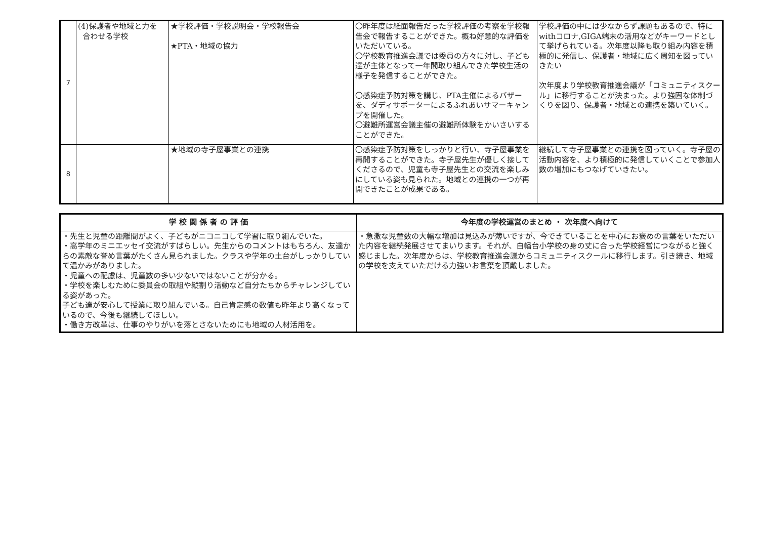| 7 | (4)保護者や地域と力を 合わせる学校 | ★学校評価・学校説明会・学校報告会 ★PTA・地域の協力 | 〇昨年度は紙面報告だった学校評価の考察を学校報告会で報告することができた。概ね好意的な評価をいただいている。 〇学校教育推進会議では委員の方々に対し、子ども達が主体となって一年間取り組んできた学校生活の様子を発信することができた。 〇感染症予防対策を講じ、PTA主催によるバザーを、ダディサポーターによるふれあいサマーキャンプを開催した。 〇避難所運営会議主催の避難所体験をかいさいすることができた。 | 学校評価の中には少なからず課題もあるので、特にwithコロナ,GIGA端末の活用などがキーワードとして挙げられている。次年度以降も取り組み内容を積極的に発信し、保護者・地域に広く周知を図っていきたい 次年度より学校教育推進会議が「コミュニティスクール」に移行することが決まった。より強固な体制づくりを図り、保護者・地域との連携を築いていく。 |
| 8 | | ★地域の寺子屋事業との連携 | 〇感染症予防対策をしっかりと行い、寺子屋事業を再開することができた。寺子屋先生が優しく接してくださるので、児童も寺子屋先生との交流を楽しみにしている姿も見られた。地域との連携の一つが再開できたことが成果である。 | 継続して寺子屋事業との連携を図っていく。寺子屋の活動内容を、より積極的に発信していくことで参加人数の増加にもつなげていきたい。 |
| 学 校 関 係 者 の 評 価 | 今年度の学校運営のまとめ ・ 次年度へ向けて |
| --- | --- |
| ・先生と児童の距離間がよく、子どもがニコニコして学習に取り組んでいた。 ・高学年のミニエッセイ交流がすばらしい。先生からのコメントはもちろん、友達からの素敵な誉め言葉がたくさん見られました。クラスや学年の土台がしっかりしていて温かみがありました。 ・児童への配慮は、児童数の多い少ないではないことが分かる。 ・学校を楽しむために委員会の取組や縦割り活動など自分たちからチャレンジしている姿があった。 子ども達が安心して授業に取り組んでいる。自己肯定感の数値も昨年より高くなっているので、今後も継続してほしい。 ・働き方改革は、仕事のやりがいを落とさないためにも地域の人材活用を。 | ・急激な児童数の大幅な増加は見込みが薄いですが、今できていることを中心にお褒めの言葉をいただいた内容を継続発展させてまいります。それが、白幡台小学校の身の丈に合った学校経営につながると強く感じました。次年度からは、学校教育推進会議からコミュニティスクールに移行します。引き続き、地域の学校を支えていただける力強いお言葉を頂戴しました。 |